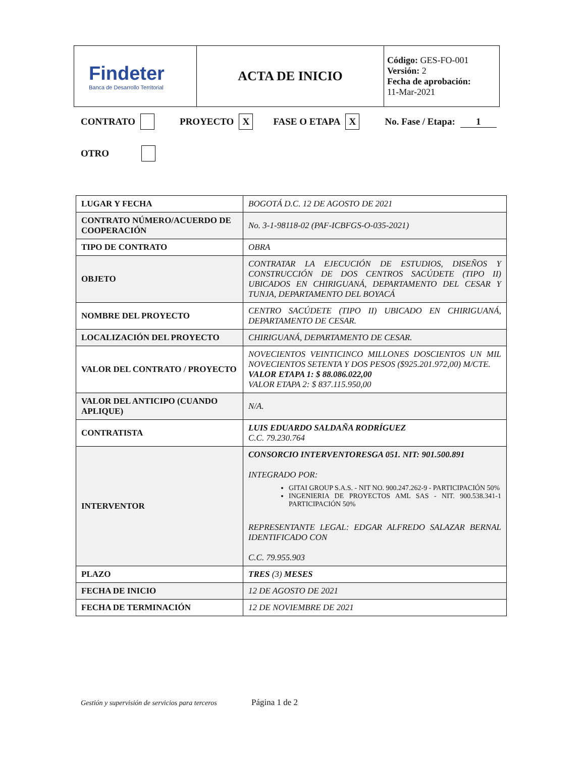| Findeter Banca de Desarrollo Territorial | ACTA DE INICIO | Código: GES-FO-001 Versión: 2 Fecha de aprobación: 11-Mar-2021 |
CONTRATO PROYECTO X FASE O ETAPA X No. Fase / Etapa: 1
OTRO
| LUGAR Y FECHA | BOGOTÁ D.C. 12 DE AGOSTO DE 2021 |
| CONTRATO NÚMERO/ACUERDO DE COOPERACIÓN | No. 3-1-98118-02 (PAF-ICBFGS-O-035-2021) |
| TIPO DE CONTRATO | OBRA |
| OBJETO | CONTRATAR LA EJECUCIÓN DE ESTUDIOS, DISEÑOS Y CONSTRUCCIÓN DE DOS CENTROS SACÚDETE (TIPO II) UBICADOS EN CHIRIGUANÁ, DEPARTAMENTO DEL CESAR Y TUNJA, DEPARTAMENTO DEL BOYACÁ |
| NOMBRE DEL PROYECTO | CENTRO SACÚDETE (TIPO II) UBICADO EN CHIRIGUANÁ, DEPARTAMENTO DE CESAR. |
| LOCALIZACIÓN DEL PROYECTO | CHIRIGUANÁ, DEPARTAMENTO DE CESAR. |
| VALOR DEL CONTRATO / PROYECTO | NOVECIENTOS VEINTICINCO MILLONES DOSCIENTOS UN MIL NOVECIENTOS SETENTA Y DOS PESOS ($925.201.972,00) M/CTE. VALOR ETAPA 1: $ 88.086.022,00 VALOR ETAPA 2: $ 837.115.950,00 |
| VALOR DEL ANTICIPO (CUANDO APLIQUE) | N/A. |
| CONTRATISTA | LUIS EDUARDO SALDAÑA RODRÍGUEZ C.C. 79.230.764 |
| INTERVENTOR | CONSORCIO INTERVENTORESGA 051. NIT: 901.500.891 INTEGRADO POR: GITAI GROUP S.A.S. - NIT NO. 900.247.262-9 - PARTICIPACIÓN 50% INGENIERIA DE PROYECTOS AML SAS - NIT. 900.538.341-1 PARTICIPACIÓN 50% REPRESENTANTE LEGAL: EDGAR ALFREDO SALAZAR BERNAL IDENTIFICADO CON C.C. 79.955.903 |
| PLAZO | TRES (3) MESES |
| FECHA DE INICIO | 12 DE AGOSTO DE 2021 |
| FECHA DE TERMINACIÓN | 12 DE NOVIEMBRE DE 2021 |
Gestión y supervisión de servicios para terceros
Página 1 de 2